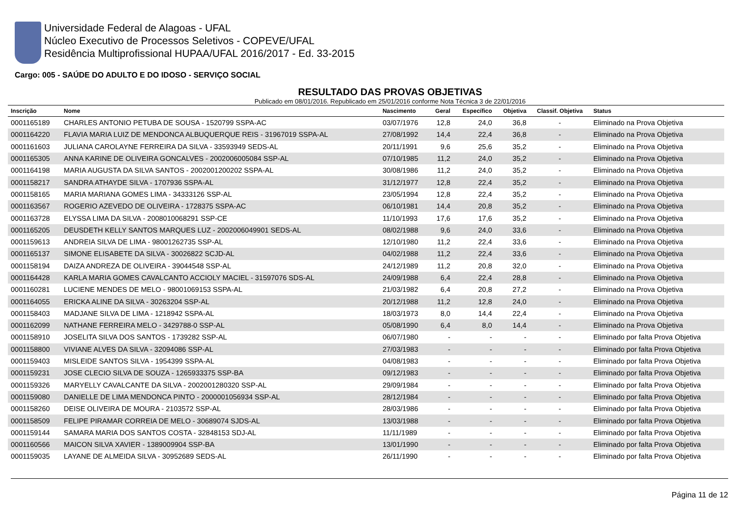Universidade Federal de Alagoas - UFAL
Núcleo Executivo de Processos Seletivos - COPEVE/UFAL
Residência Multiprofissional HUPAA/UFAL 2016/2017 - Ed. 33-2015
Cargo: 005 - SAÚDE DO ADULTO E DO IDOSO - SERVIÇO SOCIAL
RESULTADO DAS PROVAS OBJETIVAS
Publicado em 08/01/2016. Republicado em 25/01/2016 conforme Nota Técnica 3 de 22/01/2016
| Inscrição | Nome | Nascimento | Geral | Específico | Objetiva | Classif. Objetiva | Status |
| --- | --- | --- | --- | --- | --- | --- | --- |
| 0001165189 | CHARLES ANTONIO PETUBA DE SOUSA - 1520799 SSPA-AC | 03/07/1976 | 12,8 | 24,0 | 36,8 | - | Eliminado na Prova Objetiva |
| 0001164220 | FLAVIA MARIA LUIZ DE MENDONCA ALBUQUERQUE REIS - 31967019 SSPA-AL | 27/08/1992 | 14,4 | 22,4 | 36,8 | - | Eliminado na Prova Objetiva |
| 0001161603 | JULIANA CAROLAYNE FERREIRA DA SILVA - 33593949 SEDS-AL | 20/11/1991 | 9,6 | 25,6 | 35,2 | - | Eliminado na Prova Objetiva |
| 0001165305 | ANNA KARINE DE OLIVEIRA GONCALVES - 2002006005084 SSP-AL | 07/10/1985 | 11,2 | 24,0 | 35,2 | - | Eliminado na Prova Objetiva |
| 0001164198 | MARIA AUGUSTA DA SILVA SANTOS - 2002001200202 SSPA-AL | 30/08/1986 | 11,2 | 24,0 | 35,2 | - | Eliminado na Prova Objetiva |
| 0001158217 | SANDRA ATHAYDE SILVA - 1707936 SSPA-AL | 31/12/1977 | 12,8 | 22,4 | 35,2 | - | Eliminado na Prova Objetiva |
| 0001158165 | MARIA MARIANA GOMES LIMA - 34333126 SSP-AL | 23/05/1994 | 12,8 | 22,4 | 35,2 | - | Eliminado na Prova Objetiva |
| 0001163567 | ROGERIO AZEVEDO DE OLIVEIRA - 1728375 SSPA-AC | 06/10/1981 | 14,4 | 20,8 | 35,2 | - | Eliminado na Prova Objetiva |
| 0001163728 | ELYSSA LIMA DA SILVA - 2008010068291 SSP-CE | 11/10/1993 | 17,6 | 17,6 | 35,2 | - | Eliminado na Prova Objetiva |
| 0001165205 | DEUSDETH KELLY SANTOS MARQUES LUZ - 2002006049901 SEDS-AL | 08/02/1988 | 9,6 | 24,0 | 33,6 | - | Eliminado na Prova Objetiva |
| 0001159613 | ANDREIA SILVA DE LIMA - 98001262735 SSP-AL | 12/10/1980 | 11,2 | 22,4 | 33,6 | - | Eliminado na Prova Objetiva |
| 0001165137 | SIMONE ELISABETE DA SILVA - 30026822 SCJD-AL | 04/02/1988 | 11,2 | 22,4 | 33,6 | - | Eliminado na Prova Objetiva |
| 0001158194 | DAIZA ANDREZA DE OLIVEIRA - 39044548 SSP-AL | 24/12/1989 | 11,2 | 20,8 | 32,0 | - | Eliminado na Prova Objetiva |
| 0001164428 | KARLA MARIA GOMES CAVALCANTO ACCIOLY MACIEL - 31597076 SDS-AL | 24/09/1988 | 6,4 | 22,4 | 28,8 | - | Eliminado na Prova Objetiva |
| 0001160281 | LUCIENE MENDES DE MELO - 98001069153 SSPA-AL | 21/03/1982 | 6,4 | 20,8 | 27,2 | - | Eliminado na Prova Objetiva |
| 0001164055 | ERICKA ALINE DA SILVA - 30263204 SSP-AL | 20/12/1988 | 11,2 | 12,8 | 24,0 | - | Eliminado na Prova Objetiva |
| 0001158403 | MADJANE SILVA DE LIMA - 1218942 SSPA-AL | 18/03/1973 | 8,0 | 14,4 | 22,4 | - | Eliminado na Prova Objetiva |
| 0001162099 | NATHANE FERREIRA MELO - 3429788-0 SSP-AL | 05/08/1990 | 6,4 | 8,0 | 14,4 | - | Eliminado na Prova Objetiva |
| 0001158910 | JOSELITA SILVA DOS SANTOS - 1739282 SSP-AL | 06/07/1980 | - | - | - | - | Eliminado por falta Prova Objetiva |
| 0001158800 | VIVIANE ALVES DA SILVA - 32094086 SSP-AL | 27/03/1983 | - | - | - | - | Eliminado por falta Prova Objetiva |
| 0001159403 | MISLEIDE SANTOS SILVA - 1954399 SSPA-AL | 04/08/1983 | - | - | - | - | Eliminado por falta Prova Objetiva |
| 0001159231 | JOSE CLECIO SILVA DE SOUZA - 1265933375 SSP-BA | 09/12/1983 | - | - | - | - | Eliminado por falta Prova Objetiva |
| 0001159326 | MARYELLY CAVALCANTE DA SILVA - 2002001280320 SSP-AL | 29/09/1984 | - | - | - | - | Eliminado por falta Prova Objetiva |
| 0001159080 | DANIELLE DE LIMA MENDONCA PINTO - 2000001056934 SSP-AL | 28/12/1984 | - | - | - | - | Eliminado por falta Prova Objetiva |
| 0001158260 | DEISE OLIVEIRA DE MOURA - 2103572 SSP-AL | 28/03/1986 | - | - | - | - | Eliminado por falta Prova Objetiva |
| 0001158509 | FELIPE PIRAMAR CORREIA DE MELO - 30689074 SJDS-AL | 13/03/1988 | - | - | - | - | Eliminado por falta Prova Objetiva |
| 0001159144 | SAMARA MARIA DOS SANTOS COSTA - 32848153 SDJ-AL | 11/11/1989 | - | - | - | - | Eliminado por falta Prova Objetiva |
| 0001160566 | MAICON SILVA XAVIER - 1389009904 SSP-BA | 13/01/1990 | - | - | - | - | Eliminado por falta Prova Objetiva |
| 0001159035 | LAYANE DE ALMEIDA SILVA - 30952689 SEDS-AL | 26/11/1990 | - | - | - | - | Eliminado por falta Prova Objetiva |
Página 11 de 12